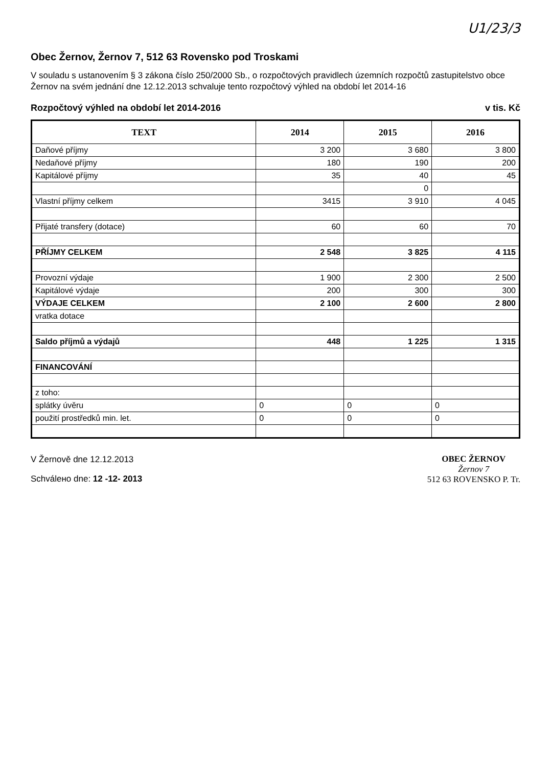U1/23/3
Obec Žernov, Žernov 7, 512 63 Rovensko pod Troskami
V souladu s ustanovením § 3 zákona číslo 250/2000 Sb., o rozpočtových pravidlech územních rozpočtů zastupitelstvo obce Žernov na svém jednání dne 12.12.2013 schvaluje tento rozpočtový výhled na období let 2014-16
Rozpočtový výhled na období let 2014-2016 v tis. Kč
| TEXT | 2014 | 2015 | 2016 |
| --- | --- | --- | --- |
| Daňové příjmy | 3 200 | 3 680 | 3 800 |
| Nedaňové příjmy | 180 | 190 | 200 |
| Kapitálové příjmy | 35 | 40 | 45 |
| | | 0 | |
| Vlastní příjmy celkem | 3415 | 3 910 | 4 045 |
| Přijaté transfery (dotace) | 60 | 60 | 70 |
| PŘÍJMY CELKEM | 2 548 | 3 825 | 4 115 |
| Provozní výdaje | 1 900 | 2 300 | 2 500 |
| Kapitálové výdaje | 200 | 300 | 300 |
| VÝDAJE CELKEM | 2 100 | 2 600 | 2 800 |
| vratka dotace | | | |
| Saldo příjmů a výdajů | 448 | 1 225 | 1 315 |
| FINANCOVÁNÍ | | | |
| z toho: | | | |
| splátky úvěru | 0 | 0 | 0 |
| použití prostředků min. let. | 0 | 0 | 0 |
V Žernově dne 12.12.2013
Schválено dne: 12 -12- 2013
OBEC ŽERNOV
Žernov 7
512 63 ROVENSKO P. Tr.